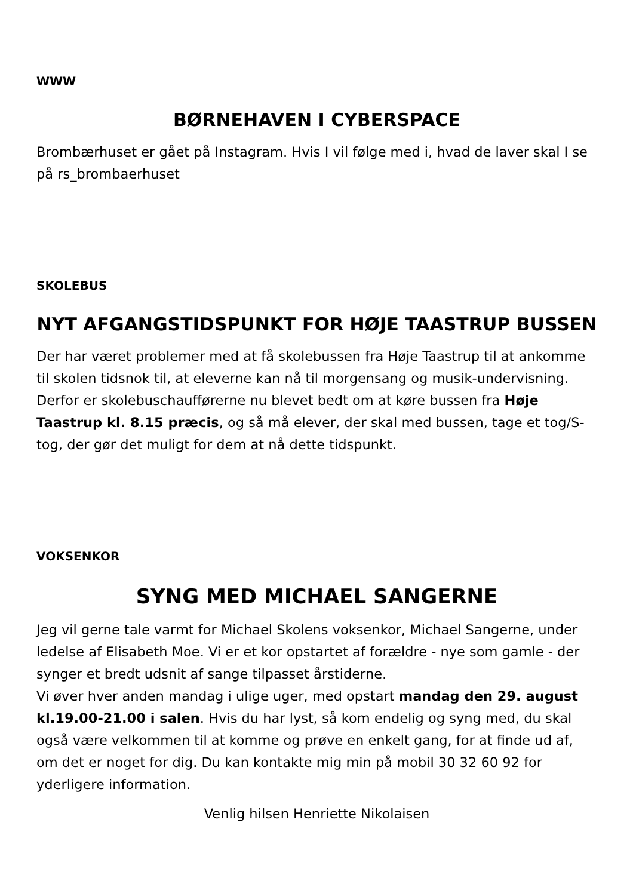WWW
BØRNEHAVEN I CYBERSPACE
Brombærhuset er gået på Instagram. Hvis I vil følge med i, hvad de laver skal I se på rs_brombaerhuset
SKOLEBUS
NYT AFGANGSTIDSPUNKT FOR HØJE TAASTRUP BUSSEN
Der har været problemer med at få skolebussen fra Høje Taastrup til at ankomme til skolen tidsnok til, at eleverne kan nå til morgensang og musik-undervisning. Derfor er skolebuschaufførerne nu blevet bedt om at køre bussen fra Høje Taastrup kl. 8.15 præcis, og så må elever, der skal med bussen, tage et tog/S-tog, der gør det muligt for dem at nå dette tidspunkt.
VOKSENKOR
SYNG MED MICHAEL SANGERNE
Jeg vil gerne tale varmt for Michael Skolens voksenkor, Michael Sangerne, under ledelse af Elisabeth Moe. Vi er et kor opstartet af forældre - nye som gamle - der synger et bredt udsnit af sange tilpasset årstiderne.
Vi øver hver anden mandag i ulige uger, med opstart mandag den 29. august kl.19.00-21.00 i salen. Hvis du har lyst, så kom endelig og syng med, du skal også være velkommen til at komme og prøve en enkelt gang, for at finde ud af, om det er noget for dig. Du kan kontakte mig min på mobil 30 32 60 92 for yderligere information.
Venlig hilsen Henriette Nikolaisen